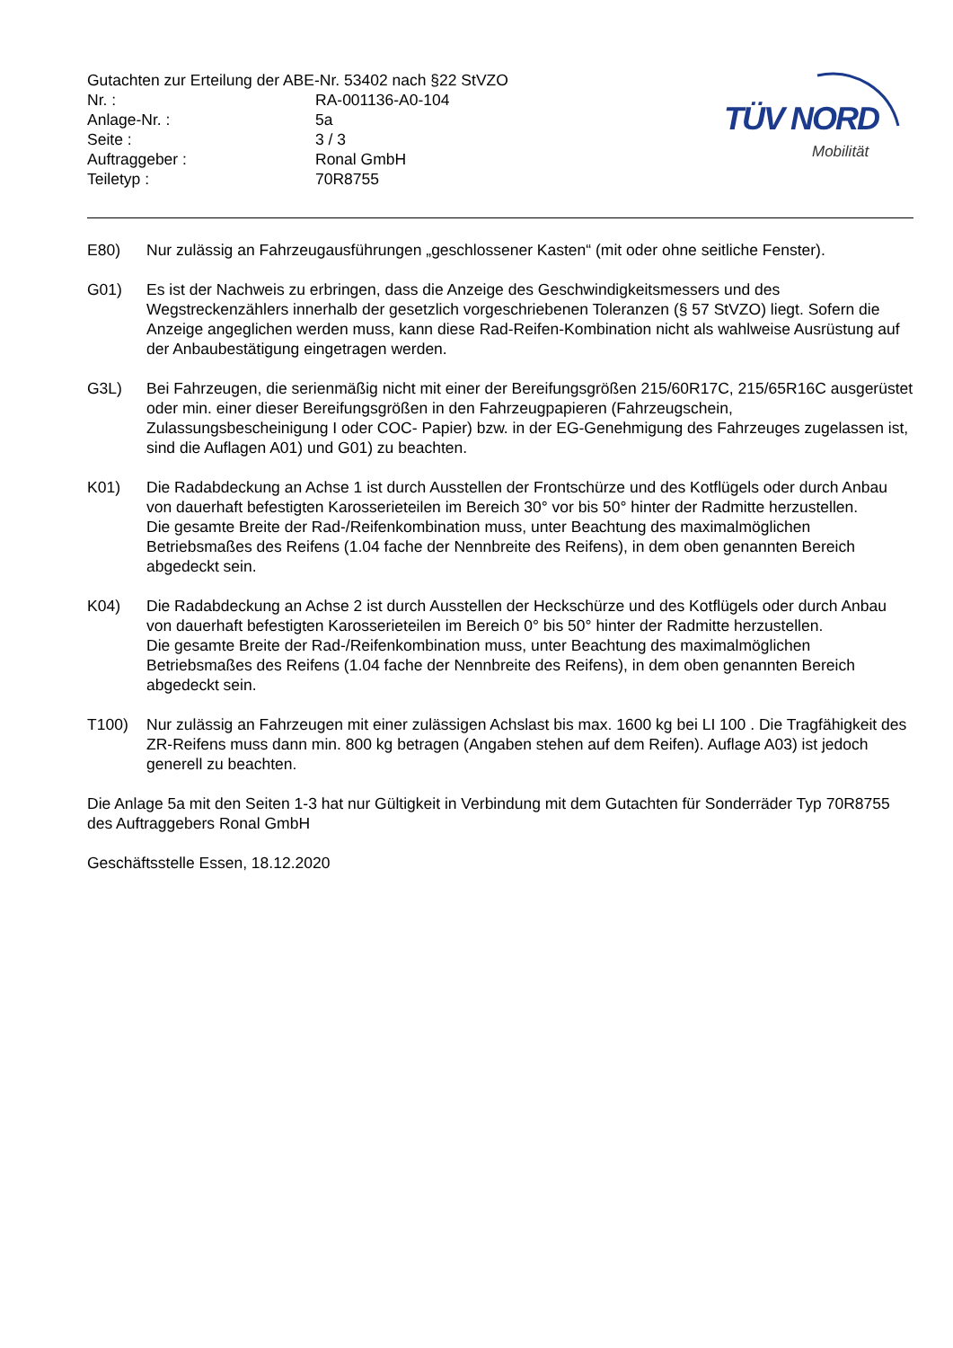Gutachten zur Erteilung der ABE-Nr. 53402 nach §22 StVZO
| Nr. : | RA-001136-A0-104 |
| Anlage-Nr. : | 5a |
| Seite : | 3 / 3 |
| Auftraggeber : | Ronal GmbH |
| Teiletyp : | 70R8755 |
TÜV NORD
Mobilität
E80) Nur zulässig an Fahrzeugausführungen „geschlossener Kasten“ (mit oder ohne seitliche Fenster).
G01) Es ist der Nachweis zu erbringen, dass die Anzeige des Geschwindigkeitsmessers und des Wegstreckenzählers innerhalb der gesetzlich vorgeschriebenen Toleranzen (§ 57 StVZO) liegt. Sofern die Anzeige angeglichen werden muss, kann diese Rad-Reifen-Kombination nicht als wahlweise Ausrüstung auf der Anbaubestätigung eingetragen werden.
G3L) Bei Fahrzeugen, die serienmäßig nicht mit einer der Bereifungsgrößen 215/60R17C, 215/65R16C ausgerüstet oder min. einer dieser Bereifungsgrößen in den Fahrzeugpapieren (Fahrzeugschein, Zulassungsbescheinigung I oder COC- Papier) bzw. in der EG-Genehmigung des Fahrzeuges zugelassen ist, sind die Auflagen A01) und G01) zu beachten.
K01) Die Radabdeckung an Achse 1 ist durch Ausstellen der Frontschürze und des Kotflügels oder durch Anbau von dauerhaft befestigten Karosserieteilen im Bereich 30° vor bis 50° hinter der Radmitte herzustellen.
Die gesamte Breite der Rad-/Reifenkombination muss, unter Beachtung des maximalmöglichen Betriebsmaßes des Reifens (1.04 fache der Nennbreite des Reifens), in dem oben genannten Bereich abgedeckt sein.
K04) Die Radabdeckung an Achse 2 ist durch Ausstellen der Heckschürze und des Kotflügels oder durch Anbau von dauerhaft befestigten Karosserieteilen im Bereich 0° bis 50° hinter der Radmitte herzustellen.
Die gesamte Breite der Rad-/Reifenkombination muss, unter Beachtung des maximalmöglichen Betriebsmaßes des Reifens (1.04 fache der Nennbreite des Reifens), in dem oben genannten Bereich abgedeckt sein.
T100) Nur zulässig an Fahrzeugen mit einer zulässigen Achslast bis max. 1600 kg bei LI 100 . Die Tragfähigkeit des ZR-Reifens muss dann min. 800 kg betragen (Angaben stehen auf dem Reifen). Auflage A03) ist jedoch generell zu beachten.
Die Anlage 5a mit den Seiten 1-3 hat nur Gültigkeit in Verbindung mit dem Gutachten für Sonderräder Typ 70R8755 des Auftraggebers Ronal GmbH
Geschäftsstelle Essen, 18.12.2020